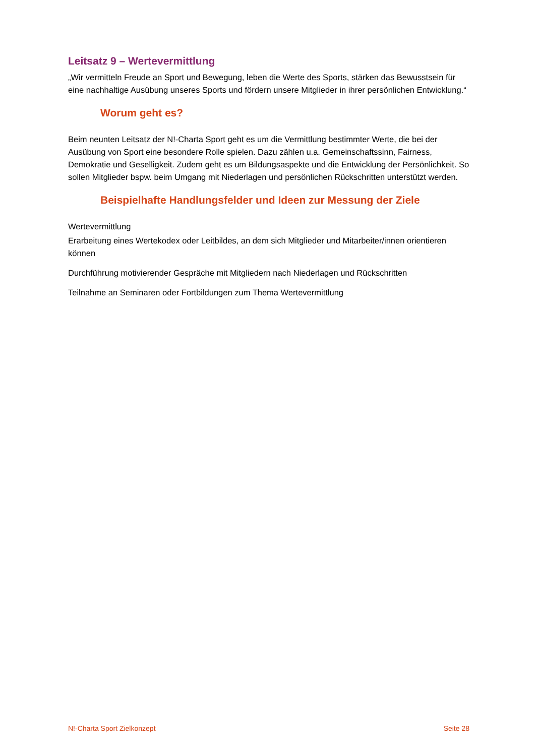Leitsatz 9 – Wertevermittlung
„Wir vermitteln Freude an Sport und Bewegung, leben die Werte des Sports, stärken das Bewusstsein für eine nachhaltige Ausübung unseres Sports und fördern unsere Mitglieder in ihrer persönlichen Entwicklung.“
Worum geht es?
Beim neunten Leitsatz der N!-Charta Sport geht es um die Vermittlung bestimmter Werte, die bei der Ausübung von Sport eine besondere Rolle spielen. Dazu zählen u.a. Gemeinschaftssinn, Fairness, Demokratie und Geselligkeit. Zudem geht es um Bildungsaspekte und die Entwicklung der Persönlichkeit. So sollen Mitglieder bspw. beim Umgang mit Niederlagen und persönlichen Rückschritten unterstützt werden.
Beispielhafte Handlungsfelder und Ideen zur Messung der Ziele
Wertevermittlung
Erarbeitung eines Wertekodex oder Leitbildes, an dem sich Mitglieder und Mitarbeiter/innen orientieren können
Durchführung motivierender Gespräche mit Mitgliedern nach Niederlagen und Rückschritten
Teilnahme an Seminaren oder Fortbildungen zum Thema Wertevermittlung
N!-Charta Sport Zielkonzept Seite 28